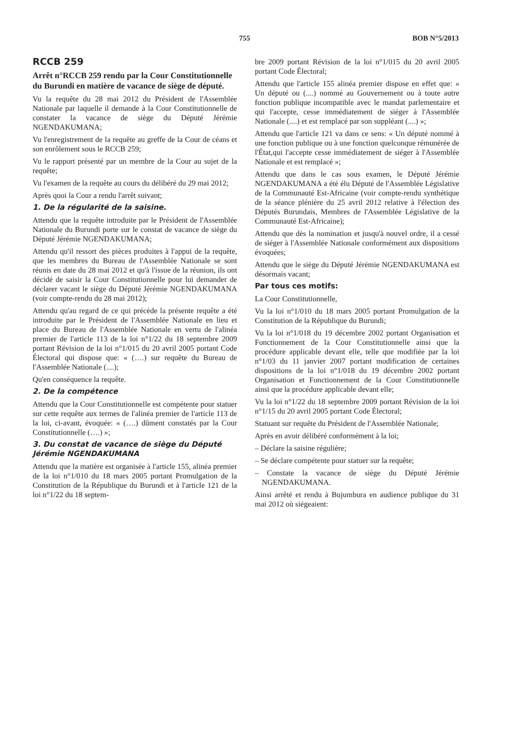755 BOB N°5/2013
RCCB 259
Arrêt n°RCCB 259 rendu par la Cour Constitutionnelle du Burundi en matière de vacance de siège de député.
Vu la requête du 28 mai 2012 du Président de l'Assemblée Nationale par laquelle il demande à la Cour Constitutionnelle de constater la vacance de siège du Député Jérémie NGENDAKUMANA;
Vu l'enregistrement de la requête au greffe de la Cour de céans et son enrôlement sous le RCCB 259;
Vu le rapport présenté par un membre de la Cour au sujet de la requête;
Vu l'examen de la requête au cours du délibéré du 29 mai 2012;
Après quoi la Cour a rendu l'arrêt suivant;
1. De la régularité de la saisine.
Attendu que la requête introduite par le Président de l'Assemblée Nationale du Burundi porte sur le constat de vacance de siège du Député Jérémie NGENDAKUMANA;
Attendu qu'il ressort des pièces produites à l'appui de la requête, que les membres du Bureau de l'Assemblée Nationale se sont réunis en date du 28 mai 2012 et qu'à l'issue de la réunion, ils ont décidé de saisir la Cour Constitutionnelle pour lui demander de déclarer vacant le siège du Député Jérémie NGENDAKUMANA (voir compte-rendu du 28 mai 2012);
Attendu qu'au regard de ce qui précède la présente requête a été introduite par le Président de l'Assemblée Nationale en lieu et place du Bureau de l'Assemblée Nationale en vertu de l'alinéa premier de l'article 113 de la loi n°1/22 du 18 septembre 2009 portant Révision de la loi n°1/015 du 20 avril 2005 portant Code Électoral qui dispose que: « (….) sur requête du Bureau de l'Assemblée Nationale (....);
Qu'en conséquence la requête.
2. De la compétence
Attendu que la Cour Constitutionnelle est compétente pour statuer sur cette requête aux termes de l'alinéa premier de l'article 113 de la loi, ci-avant, évoquée: « (….) dûment constatés par la Cour Constitutionnelle (….) »;
3. Du constat de vacance de siège du Député Jérémie NGENDAKUMANA
Attendu que la matière est organisée à l'article 155, alinéa premier de la loi n°1/010 du 18 mars 2005 portant Promulgation de la Constitution de la République du Burundi et à l'article 121 de la loi n°1/22 du 18 septem-
bre 2009 portant Révision de la loi n°1/015 du 20 avril 2005 portant Code Électoral;
Attendu que l'article 155 alinéa premier dispose en effet que: « Un député ou (....) nommé au Gouvernement ou à toute autre fonction publique incompatible avec le mandat parlementaire et qui l'accepte, cesse immédiatement de siéger à l'Assemblée Nationale (....) et est remplacé par son suppléant (....) »;
Attendu que l'article 121 va dans ce sens: « Un député nommé à une fonction publique ou à une fonction quelconque rémunérée de l'État,qui l'accepte cesse immédiatement de siéger à l'Assemblée Nationale et est remplacé »;
Attendu que dans le cas sous examen, le Député Jérémie NGENDAKUMANA a été élu Député de l'Assemblée Législative de la Communauté Est-Africaine (voir compte-rendu synthétique de la séance plénière du 25 avril 2012 relative à l'élection des Députés Burundais, Membres de l'Assemblée Législative de la Communauté Est-Africaine);
Attendu que dès la nomination et jusqu'à nouvel ordre, il a cessé de siéger à l'Assemblée Nationale conformément aux dispositions évoquées;
Attendu que le siège du Député Jérémie NGENDAKUMANA est désormais vacant;
Par tous ces motifs:
La Cour Constitutionnelle,
Vu la loi n°1/010 du 18 mars 2005 portant Promulgation de la Constitution de la République du Burundi;
Vu la loi n°1/018 du 19 décembre 2002 portant Organisation et Fonctionnement de la Cour Constitutionnelle ainsi que la procédure applicable devant elle, telle que modifiée par la loi n°1/03 du 11 janvier 2007 portant modification de certaines dispositions de la loi n°1/018 du 19 décembre 2002 portant Organisation et Fonctionnement de la Cour Constitutionnelle ainsi que la procédure applicable devant elle;
Vu la loi n°1/22 du 18 septembre 2009 portant Révision de la loi n°1/15 du 20 avril 2005 portant Code Électoral;
Statuant sur requête du Président de l'Assemblée Nationale;
Après en avoir délibéré conformément à la loi;
– Déclare la saisine régulière;
– Se déclare compétente pour statuer sur la requête;
– Constate la vacance de siège du Député Jérémie NGENDAKUMANA.
Ainsi arrêté et rendu à Bujumbura en audience publique du 31 mai 2012 où siégeaient: